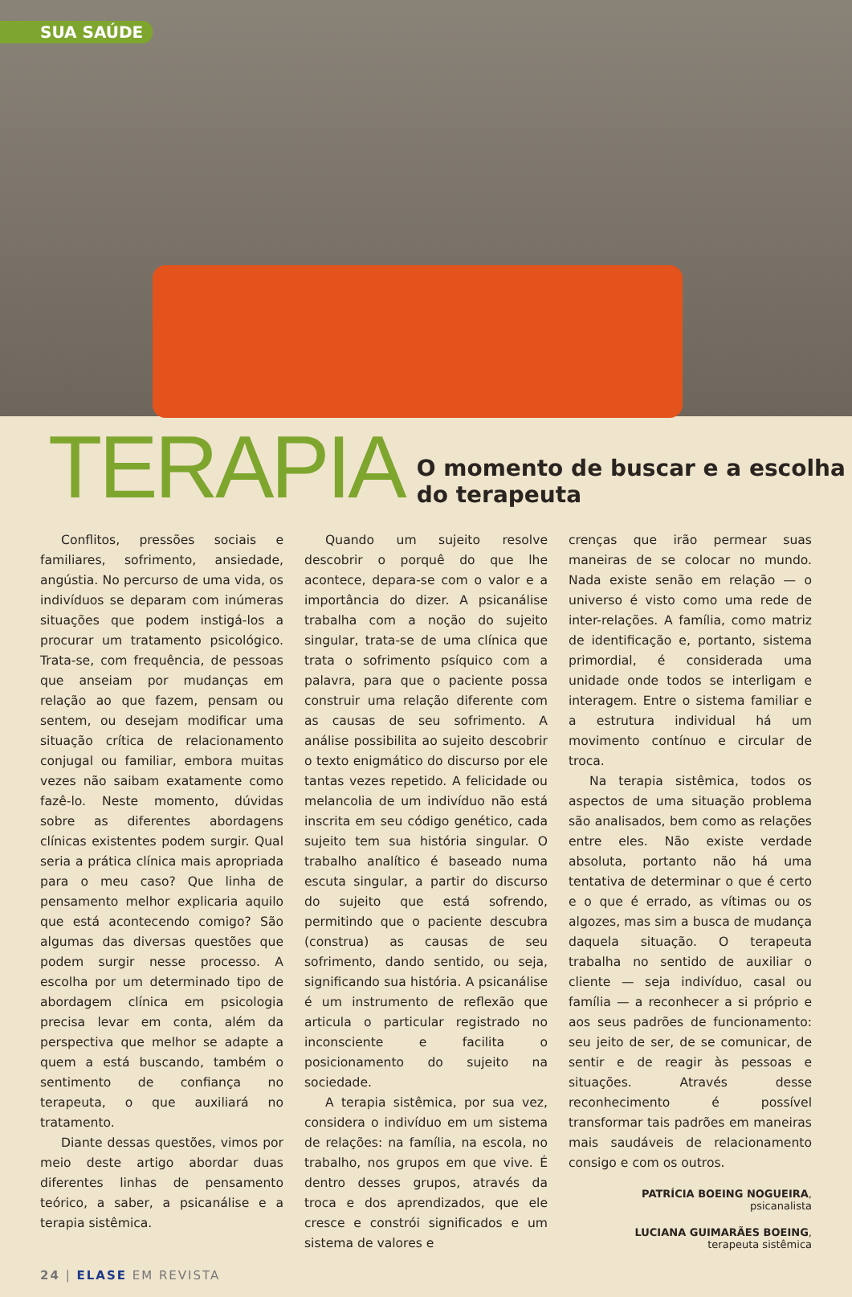SUA SAÚDE
TERAPIA O momento de buscar e a escolha do terapeuta
Conflitos, pressões sociais e familiares, sofrimento, ansiedade, angústia. No percurso de uma vida, os indivíduos se deparam com inúmeras situações que podem instigá-los a procurar um tratamento psicológico. Trata-se, com frequência, de pessoas que anseiam por mudanças em relação ao que fazem, pensam ou sentem, ou desejam modificar uma situação crítica de relacionamento conjugal ou familiar, embora muitas vezes não saibam exatamente como fazê-lo. Neste momento, dúvidas sobre as diferentes abordagens clínicas existentes podem surgir. Qual seria a prática clínica mais apropriada para o meu caso? Que linha de pensamento melhor explicaria aquilo que está acontecendo comigo? São algumas das diversas questões que podem surgir nesse processo. A escolha por um determinado tipo de abordagem clínica em psicologia precisa levar em conta, além da perspectiva que melhor se adapte a quem a está buscando, também o sentimento de confiança no terapeuta, o que auxiliará no tratamento.
Diante dessas questões, vimos por meio deste artigo abordar duas diferentes linhas de pensamento teórico, a saber, a psicanálise e a terapia sistêmica.
Quando um sujeito resolve descobrir o porquê do que lhe acontece, depara-se com o valor e a importância do dizer. A psicanálise trabalha com a noção do sujeito singular, trata-se de uma clínica que trata o sofrimento psíquico com a palavra, para que o paciente possa construir uma relação diferente com as causas de seu sofrimento. A análise possibilita ao sujeito descobrir o texto enigmático do discurso por ele tantas vezes repetido. A felicidade ou melancolia de um indivíduo não está inscrita em seu código genético, cada sujeito tem sua história singular. O trabalho analítico é baseado numa escuta singular, a partir do discurso do sujeito que está sofrendo, permitindo que o paciente descubra (construa) as causas de seu sofrimento, dando sentido, ou seja, significando sua história. A psicanálise é um instrumento de reflexão que articula o particular registrado no inconsciente e facilita o posicionamento do sujeito na sociedade.
A terapia sistêmica, por sua vez, considera o indivíduo em um sistema de relações: na família, na escola, no trabalho, nos grupos em que vive. É dentro desses grupos, através da troca e dos aprendizados, que ele cresce e constrói significados e um sistema de valores e
crenças que irão permear suas maneiras de se colocar no mundo. Nada existe senão em relação — o universo é visto como uma rede de inter-relações. A família, como matriz de identificação e, portanto, sistema primordial, é considerada uma unidade onde todos se interligam e interagem. Entre o sistema familiar e a estrutura individual há um movimento contínuo e circular de troca.
Na terapia sistêmica, todos os aspectos de uma situação problema são analisados, bem como as relações entre eles. Não existe verdade absoluta, portanto não há uma tentativa de determinar o que é certo e o que é errado, as vítimas ou os algozes, mas sim a busca de mudança daquela situação. O terapeuta trabalha no sentido de auxiliar o cliente — seja indivíduo, casal ou família — a reconhecer a si próprio e aos seus padrões de funcionamento: seu jeito de ser, de se comunicar, de sentir e de reagir às pessoas e situações. Através desse reconhecimento é possível transformar tais padrões em maneiras mais saudáveis de relacionamento consigo e com os outros.
PATRÍCIA BOEING NOGUEIRA,
psicanalista
LUCIANA GUIMARÃES BOEING,
terapeuta sistêmica
24 | ELASE EM REVISTA